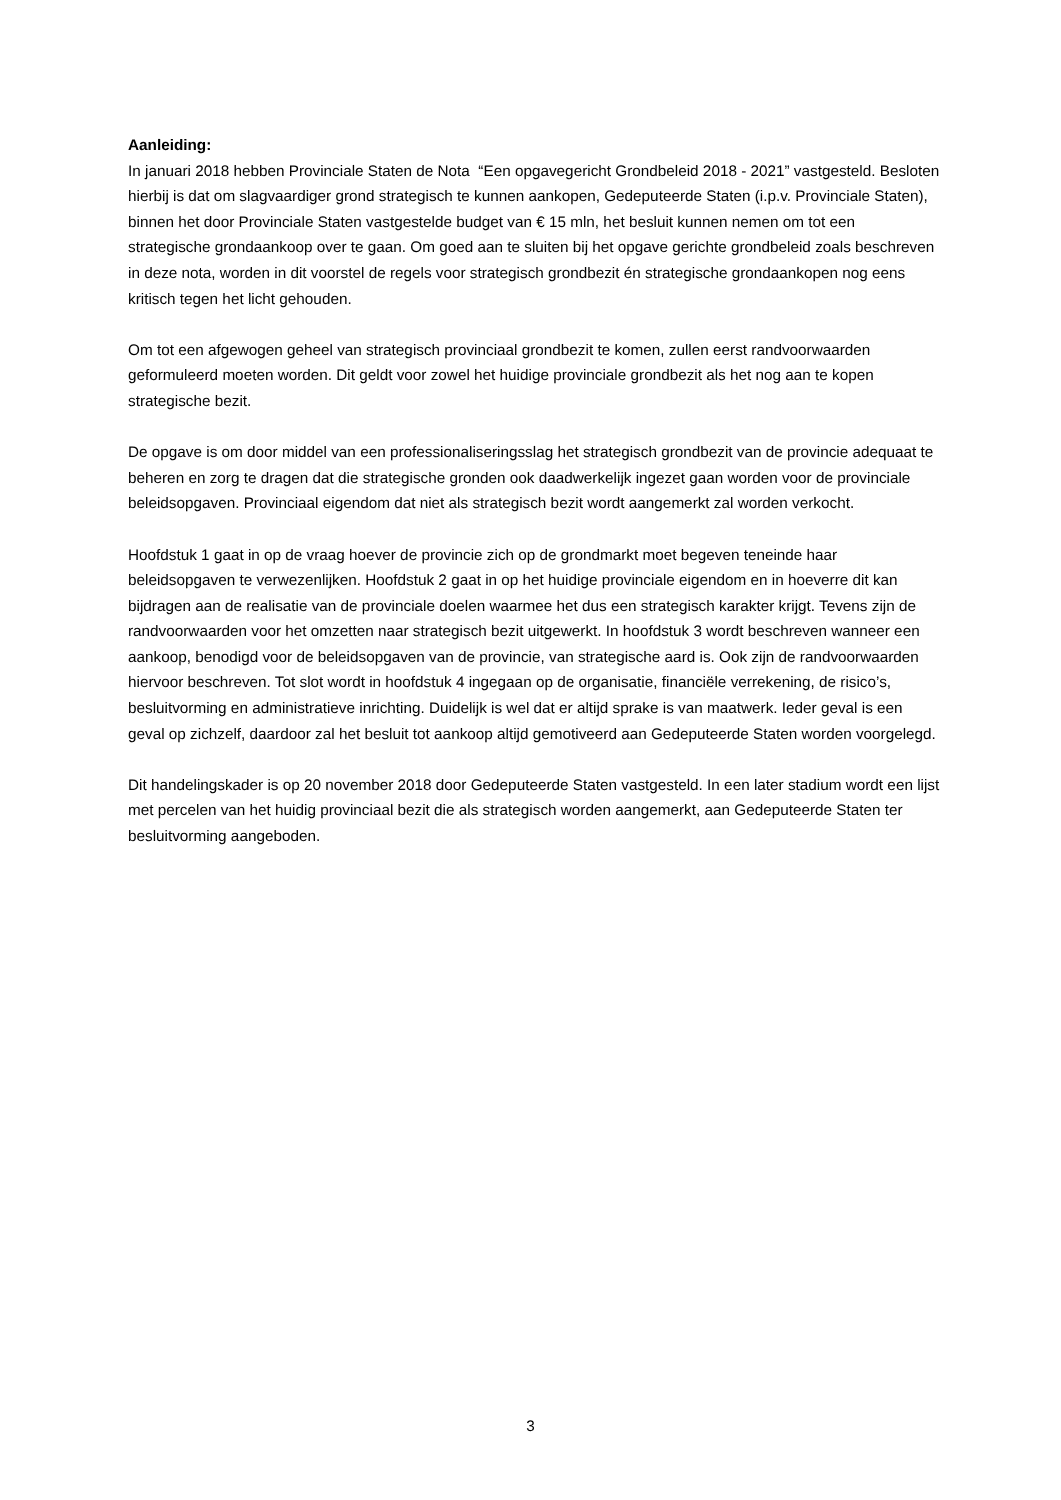Aanleiding:
In januari 2018 hebben Provinciale Staten de Nota “Een opgavegericht Grondbeleid 2018 - 2021” vastgesteld. Besloten hierbij is dat om slagvaardiger grond strategisch te kunnen aankopen, Gedeputeerde Staten (i.p.v. Provinciale Staten), binnen het door Provinciale Staten vastgestelde budget van € 15 mln, het besluit kunnen nemen om tot een strategische grondaankoop over te gaan. Om goed aan te sluiten bij het opgave gerichte grondbeleid zoals beschreven in deze nota, worden in dit voorstel de regels voor strategisch grondbezit én strategische grondaankopen nog eens kritisch tegen het licht gehouden.
Om tot een afgewogen geheel van strategisch provinciaal grondbezit te komen, zullen eerst randvoorwaarden geformuleerd moeten worden. Dit geldt voor zowel het huidige provinciale grondbezit als het nog aan te kopen strategische bezit.
De opgave is om door middel van een professionaliseringsslag het strategisch grondbezit van de provincie adequaat te beheren en zorg te dragen dat die strategische gronden ook daadwerkelijk ingezet gaan worden voor de provinciale beleidsopgaven. Provinciaal eigendom dat niet als strategisch bezit wordt aangemerkt zal worden verkocht.
Hoofdstuk 1 gaat in op de vraag hoever de provincie zich op de grondmarkt moet begeven teneinde haar beleidsopgaven te verwezenlijken. Hoofdstuk 2 gaat in op het huidige provinciale eigendom en in hoeverre dit kan bijdragen aan de realisatie van de provinciale doelen waarmee het dus een strategisch karakter krijgt. Tevens zijn de randvoorwaarden voor het omzetten naar strategisch bezit uitgewerkt. In hoofdstuk 3 wordt beschreven wanneer een aankoop, benodigd voor de beleidsopgaven van de provincie, van strategische aard is. Ook zijn de randvoorwaarden hiervoor beschreven. Tot slot wordt in hoofdstuk 4 ingegaan op de organisatie, financiële verrekening, de risico’s, besluitvorming en administratieve inrichting. Duidelijk is wel dat er altijd sprake is van maatwerk. Ieder geval is een geval op zichzelf, daardoor zal het besluit tot aankoop altijd gemotiveerd aan Gedeputeerde Staten worden voorgelegd.
Dit handelingskader is op 20 november 2018 door Gedeputeerde Staten vastgesteld. In een later stadium wordt een lijst met percelen van het huidig provinciaal bezit die als strategisch worden aangemerkt, aan Gedeputeerde Staten ter besluitvorming aangeboden.
3